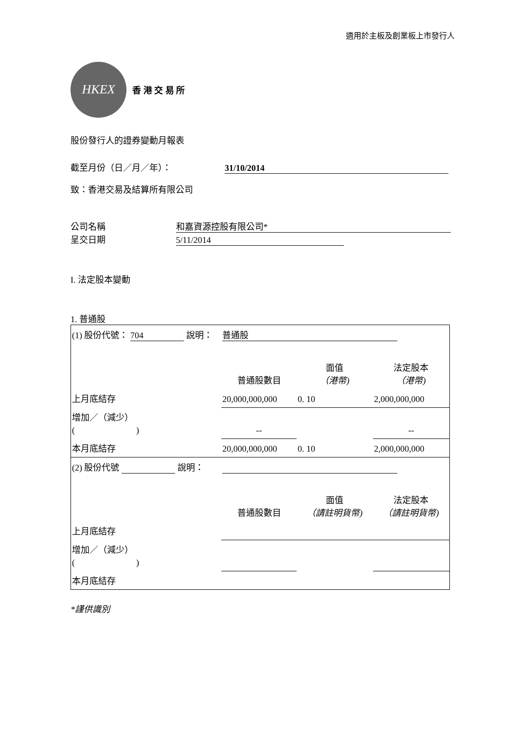適用於主板及創業板上市發行人
HKEX
香 港 交 易 所
股份發行人的證券變動月報表
截至月份（日／月／年）： 31/10/2014
致：香港交易及結算所有限公司
公司名稱 和嘉資源控股有限公司*
呈交日期 5/11/2014
I. 法定股本變動
1. 普通股
| (1) 股份代號： 704 說明： | | 普通股 | | |
| | | 普通股數目 | 面值 （港幣) | 法定股本 （港幣) |
| 上月底結存 | | 20,000,000,000 | 0. 10 | 2,000,000,000 |
| 增加／（減少） ( ) | | -- | | -- |
| 本月底結存 | | 20,000,000,000 | 0. 10 | 2,000,000,000 |
| (2) 股份代號 說明： | | | | |
| | | 普通股數目 | 面值 （請註明貨幣) | 法定股本 （請註明貨幣) |
| 上月底結存 | | | | |
| 增加／（減少） ( ) | | | | |
| 本月底結存 | | | | |
*謹供識別